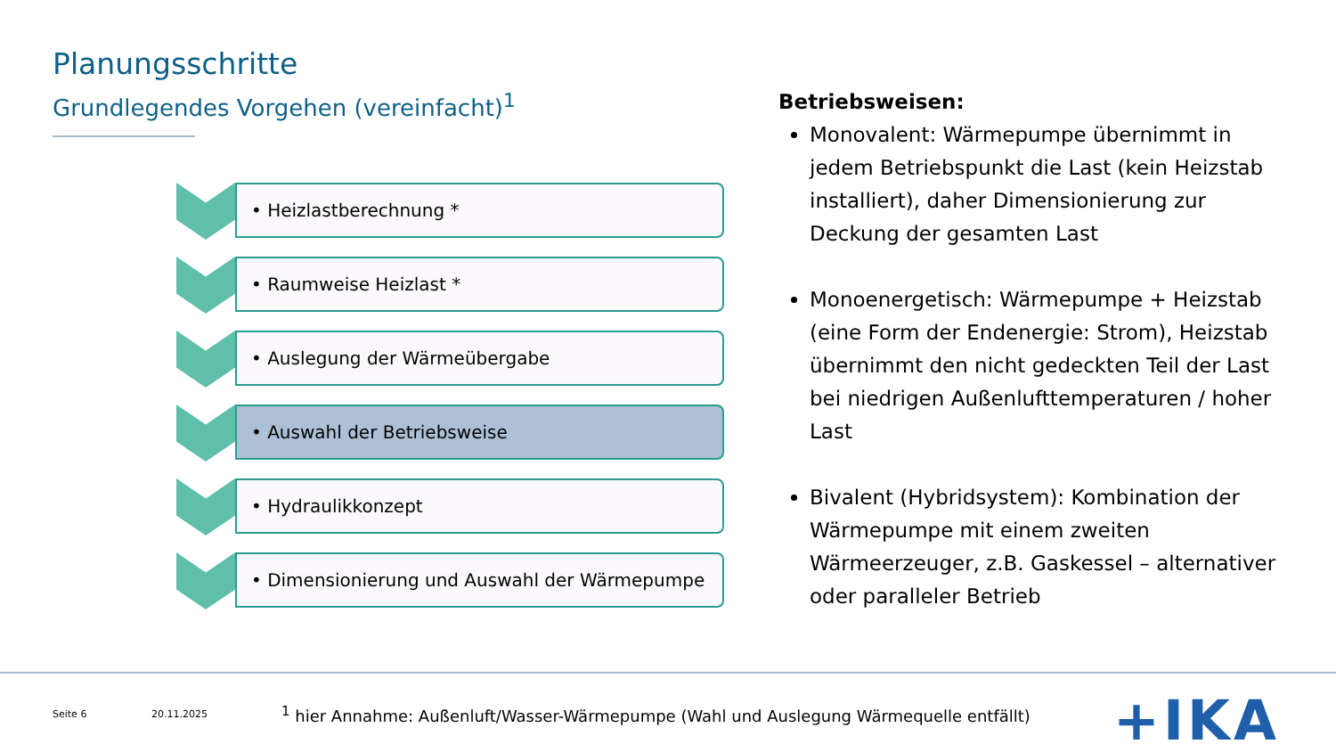Planungsschritte
Grundlegendes Vorgehen (vereinfacht)<sup>1</sup>
• Heizlastberechnung *
• Raumweise Heizlast *
• Auslegung der Wärmeübergabe
• Auswahl der Betriebsweise
• Hydraulikkonzept
• Dimensionierung und Auswahl der Wärmepumpe
Betriebsweisen:
Monovalent: Wärmepumpe übernimmt in jedem Betriebspunkt die Last (kein Heizstab installiert), daher Dimensionierung zur Deckung der gesamten Last
Monoenergetisch: Wärmepumpe + Heizstab (eine Form der Endenergie: Strom), Heizstab übernimmt den nicht gedeckten Teil der Last bei niedrigen Außenlufttemperaturen / hoher Last
Bivalent (Hybridsystem): Kombination der Wärmepumpe mit einem zweiten Wärmeerzeuger, z.B. Gaskessel – alternativer oder paralleler Betrieb
Seite 6 20.11.2025
<sup>1</sup> hier Annahme: Außenluft/Wasser-Wärmepumpe (Wahl und Auslegung Wärmequelle entfällt)
+IKA